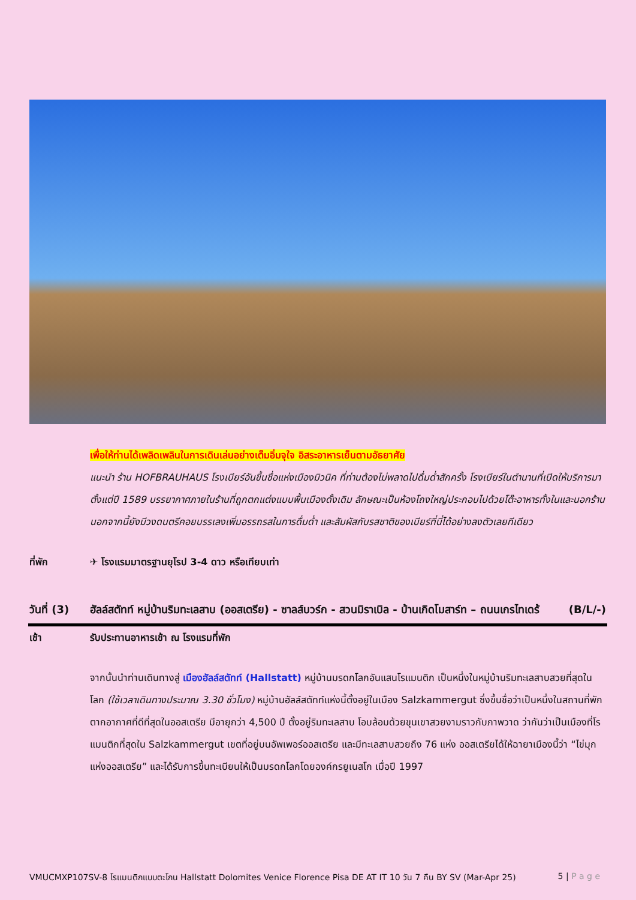เพื่อให้ท่านได้เพลิดเพลินในการเดินเล่นอย่างเต็มอิ่มจุใจ อิสระอาหารเย็นตามอัธยาศัย
แนะนำ ร้าน HOFBRAUHAUS โรงเบียร์อันขึ้นชื่อแห่งเมืองมิวนิค ที่ท่านต้องไม่พลาดไปดื่มด่ำสักครั้ง โรงเบียร์ในตำนานที่เปิดให้บริการมาตั้งแต่ปี 1589 บรรยากาศภายในร้านที่ถูกตกแต่งแบบพื้นเมืองดั้งเดิม ลักษณะเป็นห้องโถงใหญ่ประกอบไปด้วยโต๊ะอาหารทั้งในและนอกร้าน นอกจากนี้ยังมีวงดนตรีคอยบรรเลงเพิ่มอรรถรสในการดื่มด่ำ และสัมผัสกับรสชาติของเบียร์ที่นี่ได้อย่างลงตัวเลยทีเดียว
ที่พัก ✈ โรงแรมมาตรฐานยุโรป 3-4 ดาว หรือเทียบเท่า
วันที่ (3)
ฮัลล์สตัทท์ หมู่บ้านริมทะเลสาบ (ออสเตรีย) - ซาลส์บวร์ก - สวนมิราเบิล - บ้านเกิดโมสาร์ท – ถนนเกรไทเดร้ (B/L/-)
เช้า รับประทานอาหารเช้า ณ โรงแรมที่พัก
จากนั้นนำท่านเดินทางสู่ เมืองฮัลล์สตัทท์ (Hallstatt) หมู่บ้านมรดกโลกอันแสนโรแมนติก เป็นหนึ่งในหมู่บ้านริมทะเลสาบสวยที่สุดในโลก (ใช้เวลาเดินทางประมาณ 3.30 ชั่วโมง) หมู่บ้านฮัลล์สตัทท์แห่งนี้ตั้งอยู่ในเมือง Salzkammergut ซึ่งขึ้นชื่อว่าเป็นหนึ่งในสถานที่พักตากอากาศที่ดีที่สุดในออสเตรีย มีอายุกว่า 4,500 ปี ตั้งอยู่ริมทะเลสาบ โอบล้อมด้วยขุนเขาสวยงามราวกับภาพวาด ว่ากันว่าเป็นเมืองที่โรแมนติกที่สุดใน Salzkammergut เขตที่อยู่บนอัพเพอร์ออสเตรีย และมีทะเลสาบสวยถึง 76 แห่ง ออสเตรียได้ให้ฉายาเมืองนี้ว่า “ไข่มุกแห่งออสเตรีย” และได้รับการขึ้นทะเบียนให้เป็นมรดกโลกโดยองค์กรยูเนสโก เมื่อปี 1997
VMUCMXP107SV-8 โรแมนติกแบบตะโกน Hallstatt Dolomites Venice Florence Pisa DE AT IT 10 วัน 7 คืน BY SV (Mar-Apr 25) 5 | P a g e